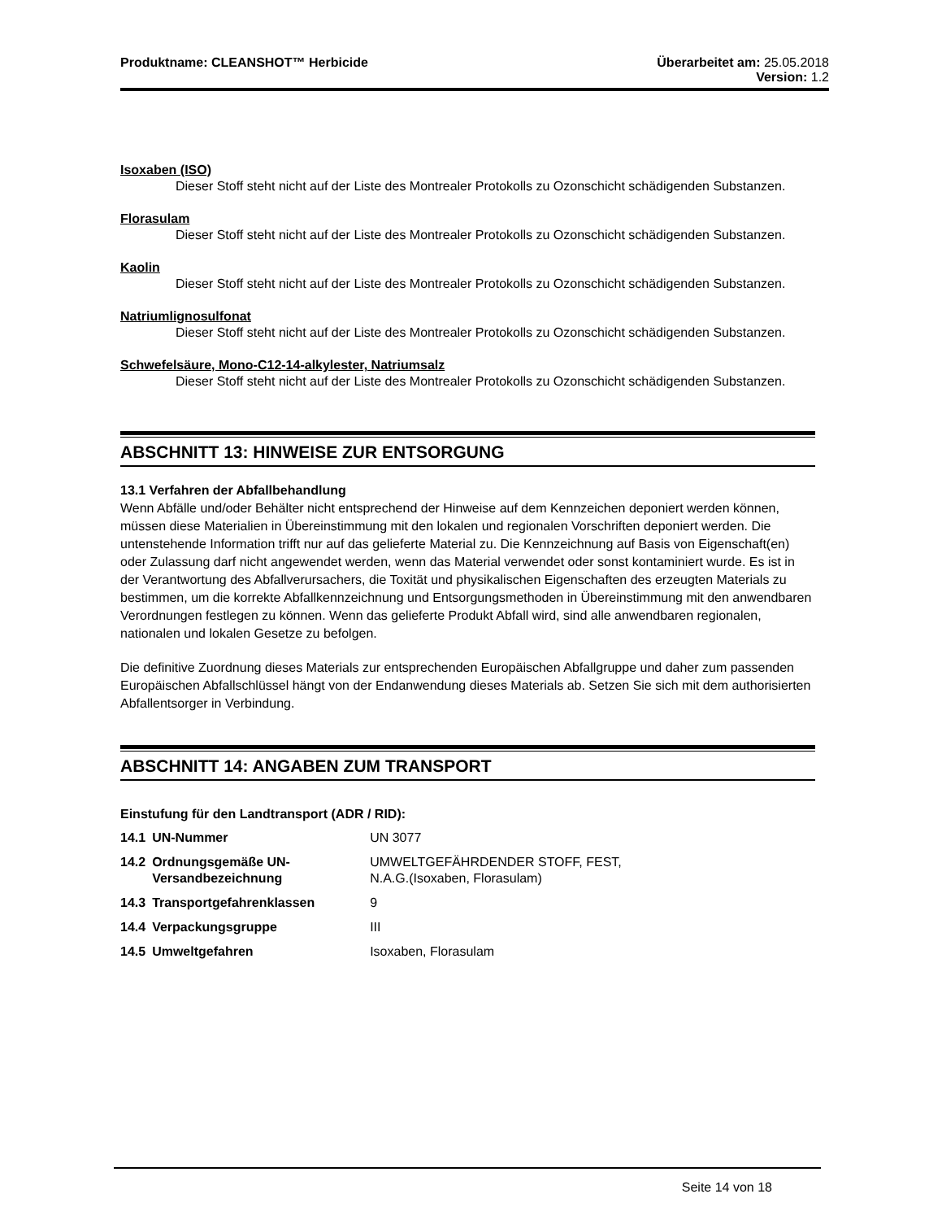Produktname: CLEANSHOT™ Herbicide
Überarbeitet am: 25.05.2018
Version: 1.2
Isoxaben (ISO)
Dieser Stoff steht nicht auf der Liste des Montrealer Protokolls zu Ozonschicht schädigenden Substanzen.
Florasulam
Dieser Stoff steht nicht auf der Liste des Montrealer Protokolls zu Ozonschicht schädigenden Substanzen.
Kaolin
Dieser Stoff steht nicht auf der Liste des Montrealer Protokolls zu Ozonschicht schädigenden Substanzen.
Natriumlignosulfonat
Dieser Stoff steht nicht auf der Liste des Montrealer Protokolls zu Ozonschicht schädigenden Substanzen.
Schwefelsäure, Mono-C12-14-alkylester, Natriumsalz
Dieser Stoff steht nicht auf der Liste des Montrealer Protokolls zu Ozonschicht schädigenden Substanzen.
ABSCHNITT 13: HINWEISE ZUR ENTSORGUNG
13.1 Verfahren der Abfallbehandlung
Wenn Abfälle und/oder Behälter nicht entsprechend der Hinweise auf dem Kennzeichen deponiert werden können, müssen diese Materialien in Übereinstimmung mit den lokalen und regionalen Vorschriften deponiert werden. Die untenstehende Information trifft nur auf das gelieferte Material zu. Die Kennzeichnung auf Basis von Eigenschaft(en) oder Zulassung darf nicht angewendet werden, wenn das Material verwendet oder sonst kontaminiert wurde. Es ist in der Verantwortung des Abfallverursachers, die Toxität und physikalischen Eigenschaften des erzeugten Materials zu bestimmen, um die korrekte Abfallkennzeichnung und Entsorgungsmethoden in Übereinstimmung mit den anwendbaren Verordnungen festlegen zu können. Wenn das gelieferte Produkt Abfall wird, sind alle anwendbaren regionalen, nationalen und lokalen Gesetze zu befolgen.
Die definitive Zuordnung dieses Materials zur entsprechenden Europäischen Abfallgruppe und daher zum passenden Europäischen Abfallschlüssel hängt von der Endanwendung dieses Materials ab. Setzen Sie sich mit dem authorisierten Abfallentsorger in Verbindung.
ABSCHNITT 14: ANGABEN ZUM TRANSPORT
Einstufung für den Landtransport (ADR / RID):
| 14.1 | UN-Nummer | UN 3077 |
| 14.2 | Ordnungsgemäße UN-Versandbezeichnung | UMWELTGEFÄHRDENDER STOFF, FEST, N.A.G.(Isoxaben, Florasulam) |
| 14.3 | Transportgefahrenklassen | 9 |
| 14.4 | Verpackungsgruppe | III |
| 14.5 | Umweltgefahren | Isoxaben, Florasulam |
Seite 14 von 18